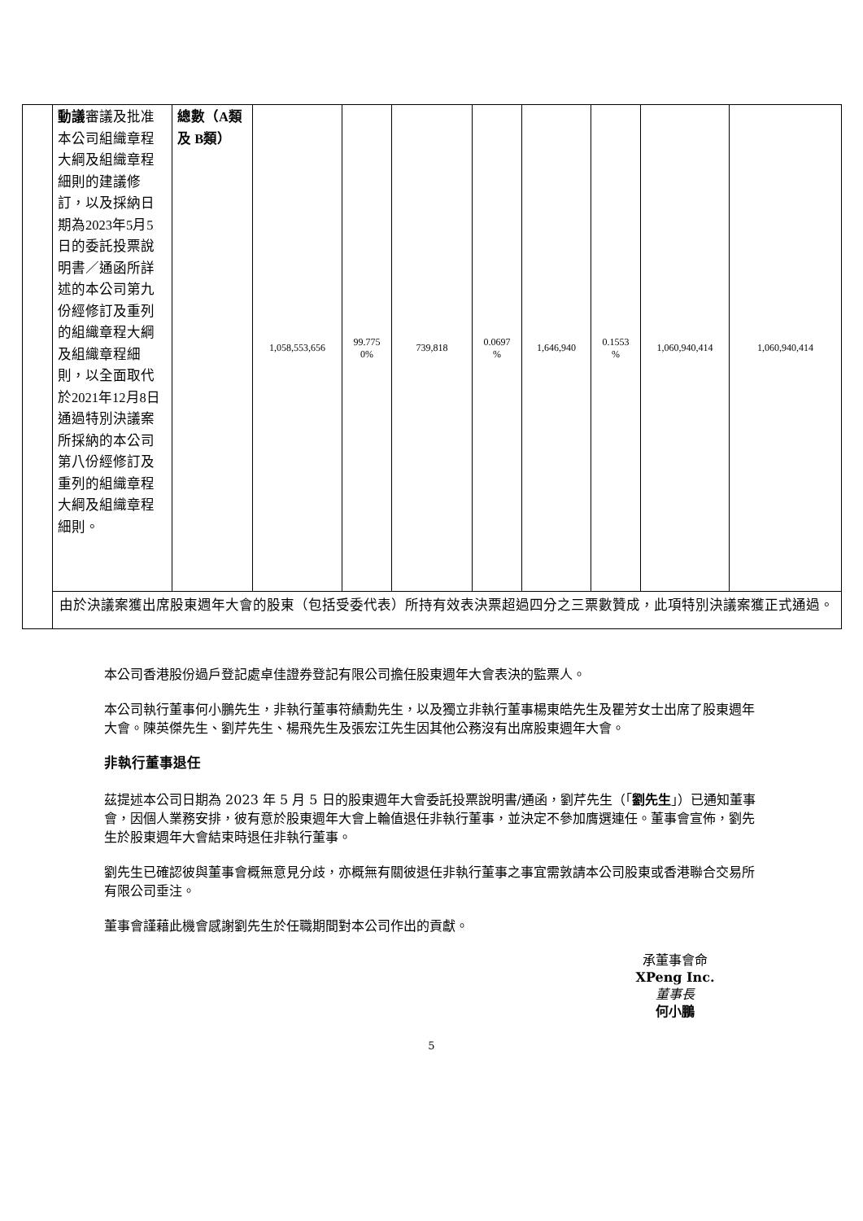| | 動議 審議及批准本公司組織章程大綱及組織章程細則的建議修訂，以及採納日期為2023年5月5日的委託投票說明書／通函所詳述的本公司第九份經修訂及重列的組織章程大綱及組織章程細則，以全面取代於2021年12月8日通過特別決議案所採納的本公司第八份經修訂及重列的組織章程大綱及組織章程細則。 | 總數（A類及 B類） | 1,058,553,656 | 99.775 0% | 739,818 | 0.0697 % | 1,646,940 | 0.1553 % | 1,060,940,414 | 1,060,940,414 |
| | 由於決議案獲出席股東週年大會的股東（包括受委代表）所持有效表決票超過四分之三票數贊成，此項特別決議案獲正式通過。 | | | | | | | | | |
本公司香港股份過戶登記處卓佳證券登記有限公司擔任股東週年大會表決的監票人。
本公司執行董事何小鵬先生，非執行董事符績勳先生，以及獨立非執行董事楊東皓先生及瞿芳女士出席了股東週年大會。陳英傑先生、劉芹先生、楊飛先生及張宏江先生因其他公務沒有出席股東週年大會。
非執行董事退任
茲提述本公司日期為 2023 年 5 月 5 日的股東週年大會委託投票說明書/通函，劉芹先生（「劉先生」）已通知董事會，因個人業務安排，彼有意於股東週年大會上輪值退任非執行董事，並決定不參加膺選連任。董事會宣佈，劉先生於股東週年大會結束時退任非執行董事。
劉先生已確認彼與董事會概無意見分歧，亦概無有關彼退任非執行董事之事宜需敦請本公司股東或香港聯合交易所有限公司垂注。
董事會謹藉此機會感謝劉先生於任職期間對本公司作出的貢獻。
承董事會命
XPeng Inc.
董事長
何小鵬
5